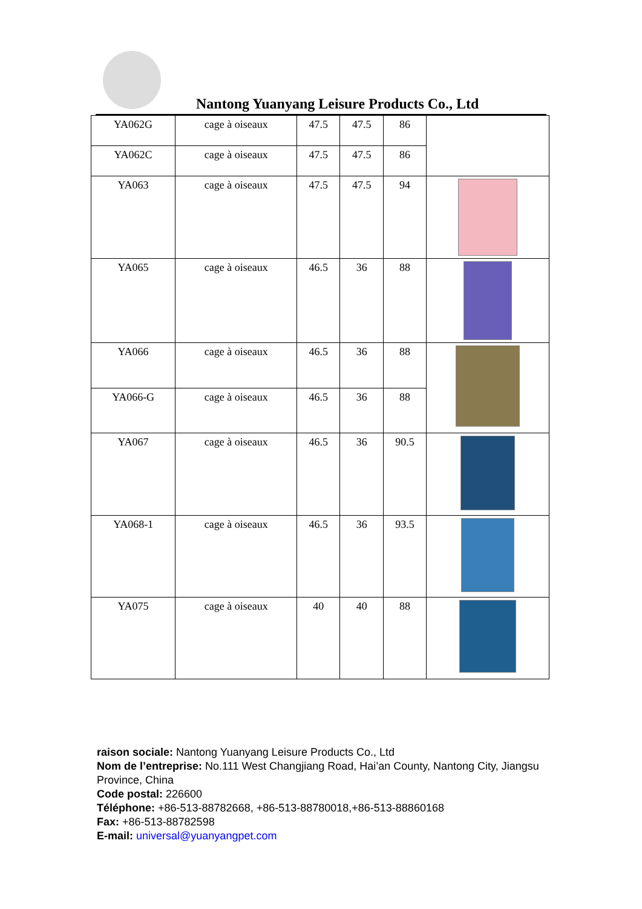Nantong Yuanyang Leisure Products Co., Ltd
| YA062G | cage à oiseaux | 47.5 | 47.5 | 86 | |
| YA062C | cage à oiseaux | 47.5 | 47.5 | 86 | |
| YA063 | cage à oiseaux | 47.5 | 47.5 | 94 | |
| YA065 | cage à oiseaux | 46.5 | 36 | 88 | |
| YA066 | cage à oiseaux | 46.5 | 36 | 88 | |
| YA066-G | cage à oiseaux | 46.5 | 36 | 88 | |
| YA067 | cage à oiseaux | 46.5 | 36 | 90.5 | |
| YA068-1 | cage à oiseaux | 46.5 | 36 | 93.5 | |
| YA075 | cage à oiseaux | 40 | 40 | 88 | |
raison sociale: Nantong Yuanyang Leisure Products Co., Ltd
Nom de l’entreprise: No.111 West Changjiang Road, Hai’an County, Nantong City, Jiangsu Province, China
Code postal: 226600
Téléphone: +86-513-88782668, +86-513-88780018,+86-513-88860168
Fax: +86-513-88782598
E-mail: universal@yuanyangpet.com